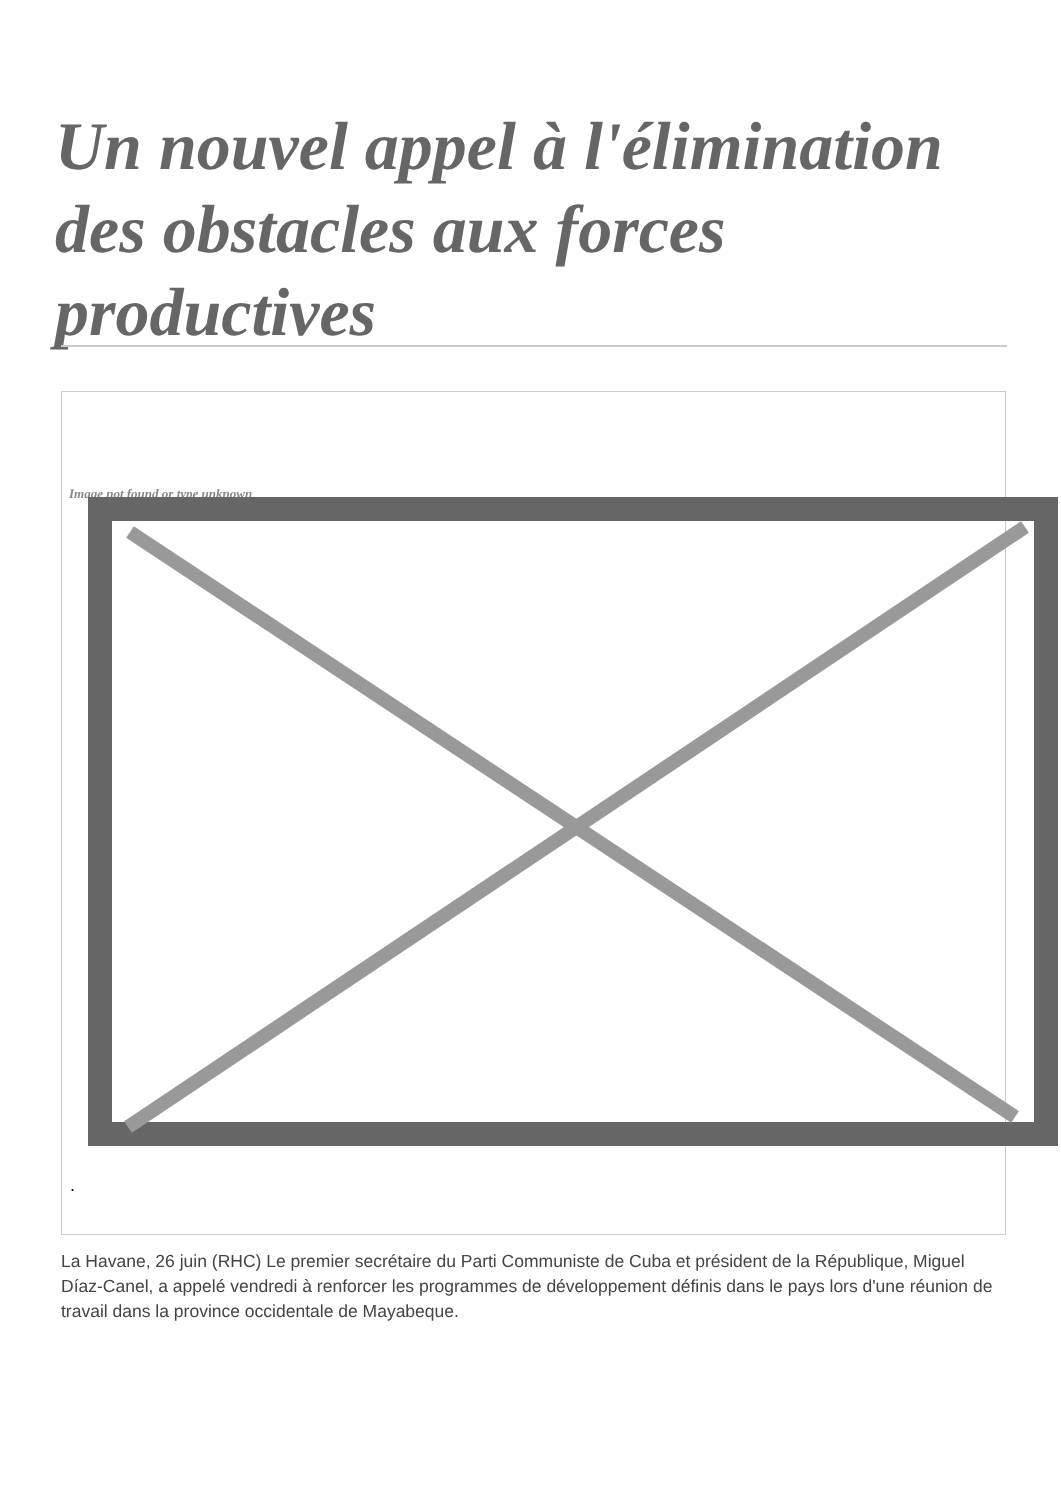Un nouvel appel à l'élimination des obstacles aux forces productives
Image not found or type unknown
.
La Havane, 26 juin (RHC) Le premier secrétaire du Parti Communiste de Cuba et président de la République, Miguel Díaz-Canel, a appelé vendredi à renforcer les programmes de développement définis dans le pays lors d'une réunion de travail dans la province occidentale de Mayabeque.